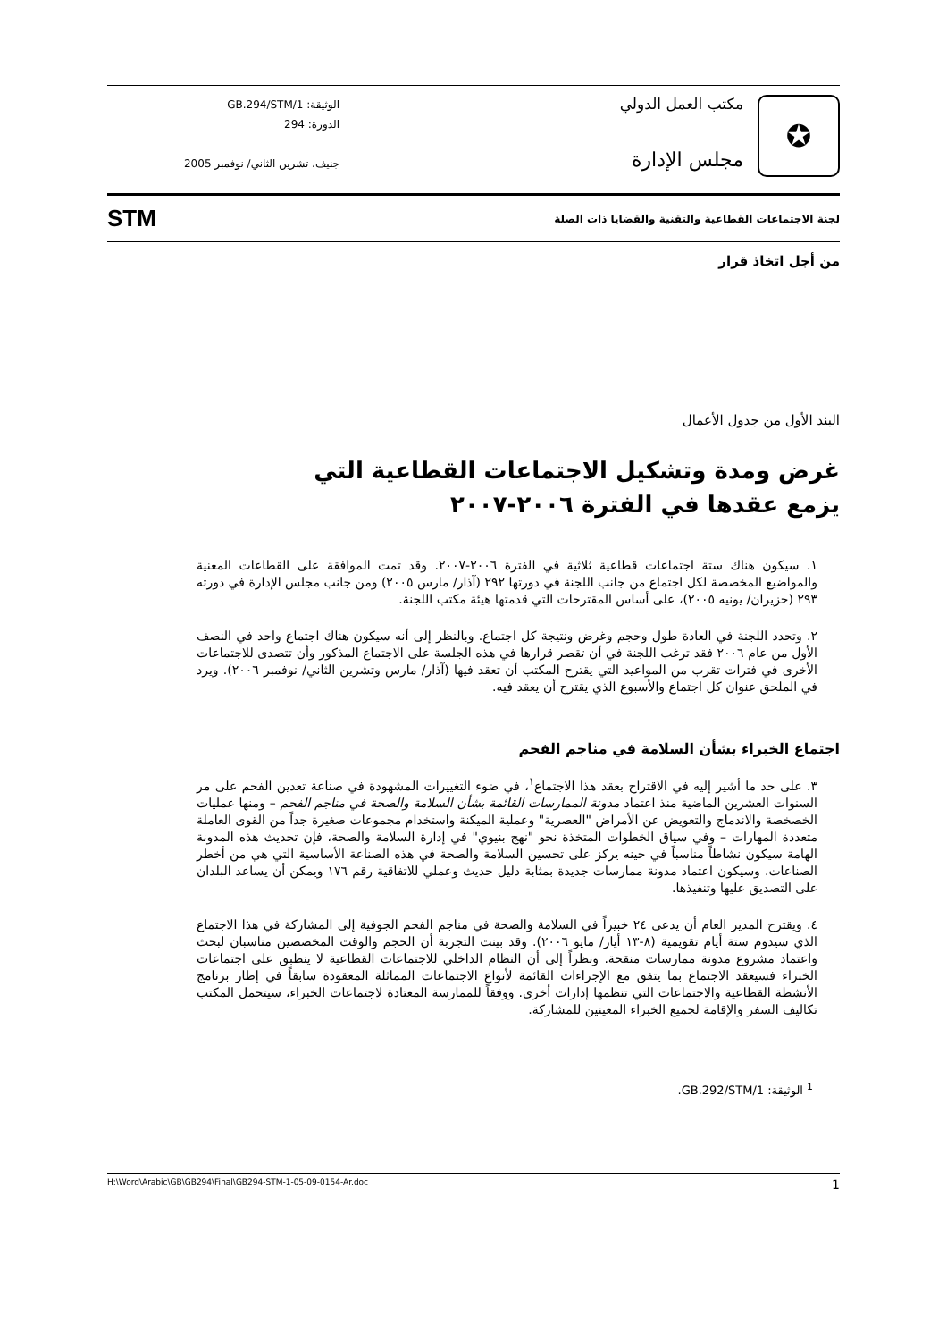✪
مكتب العمل الدولي
مجلس الإدارة
الوثيقة: GB.294/STM/1
الدورة: 294
جنيف، تشرين الثاني/ نوفمبر 2005
لجنة الاجتماعات القطاعية والتقنية والقضايا ذات الصلة STM
من أجل اتخاذ قرار
البند الأول من جدول الأعمال
غرض ومدة وتشكيل الاجتماعات القطاعية التي
يزمع عقدها في الفترة ٢٠٠٦-٢٠٠٧
١. سيكون هناك ستة اجتماعات قطاعية ثلاثية في الفترة ٢٠٠٦-٢٠٠٧. وقد تمت الموافقة على القطاعات المعنية والمواضيع المخصصة لكل اجتماع من جانب اللجنة في دورتها ٢٩٢ (آذار/ مارس ٢٠٠٥) ومن جانب مجلس الإدارة في دورته ٢٩٣ (حزيران/ يونيه ٢٠٠٥)، على أساس المقترحات التي قدمتها هيئة مكتب اللجنة.
٢. وتحدد اللجنة في العادة طول وحجم وغرض ونتيجة كل اجتماع. وبالنظر إلى أنه سيكون هناك اجتماع واحد في النصف الأول من عام ٢٠٠٦ فقد ترغب اللجنة في أن تقصر قرارها في هذه الجلسة على الاجتماع المذكور وأن تتصدى للاجتماعات الأخرى في فترات تقرب من المواعيد التي يقترح المكتب أن تعقد فيها (آذار/ مارس وتشرين الثاني/ نوفمبر ٢٠٠٦). ويرد في الملحق عنوان كل اجتماع والأسبوع الذي يقترح أن يعقد فيه.
اجتماع الخبراء بشأن السلامة في مناجم الفحم
٣. على حد ما أشير إليه في الاقتراح بعقد هذا الاجتماع<sup>١</sup>، في ضوء التغييرات المشهودة في صناعة تعدين الفحم على مر السنوات العشرين الماضية منذ اعتماد مدونة الممارسات القائمة بشأن السلامة والصحة في مناجم الفحم – ومنها عمليات الخصخصة والاندماج والتعويض عن الأمراض "العصرية" وعملية الميكنة واستخدام مجموعات صغيرة جداً من القوى العاملة متعددة المهارات – وفي سياق الخطوات المتخذة نحو "نهج بنيوي" في إدارة السلامة والصحة، فإن تحديث هذه المدونة الهامة سيكون نشاطاً مناسباً في حينه يركز على تحسين السلامة والصحة في هذه الصناعة الأساسية التي هي من أخطر الصناعات. وسيكون اعتماد مدونة ممارسات جديدة بمثابة دليل حديث وعملي للاتفاقية رقم ١٧٦ ويمكن أن يساعد البلدان على التصديق عليها وتنفيذها.
٤. ويقترح المدير العام أن يدعى ٢٤ خبيراً في السلامة والصحة في مناجم الفحم الجوفية إلى المشاركة في هذا الاجتماع الذي سيدوم ستة أيام تقويمية (٨-١٣ أيار/ مايو ٢٠٠٦). وقد بينت التجربة أن الحجم والوقت المخصصين مناسبان لبحث واعتماد مشروع مدونة ممارسات منقحة. ونظراً إلى أن النظام الداخلي للاجتماعات القطاعية لا ينطبق على اجتماعات الخبراء فسيعقد الاجتماع بما يتفق مع الإجراءات القائمة لأنواع الاجتماعات المماثلة المعقودة سابقاً في إطار برنامج الأنشطة القطاعية والاجتماعات التي تنظمها إدارات أخرى. ووفقاً للممارسة المعتادة لاجتماعات الخبراء، سيتحمل المكتب تكاليف السفر والإقامة لجميع الخبراء المعينين للمشاركة.
<sup>1</sup> الوثيقة: GB.292/STM/1.
1 H:\Word\Arabic\GB\GB294\Final\GB294-STM-1-05-09-0154-Ar.doc